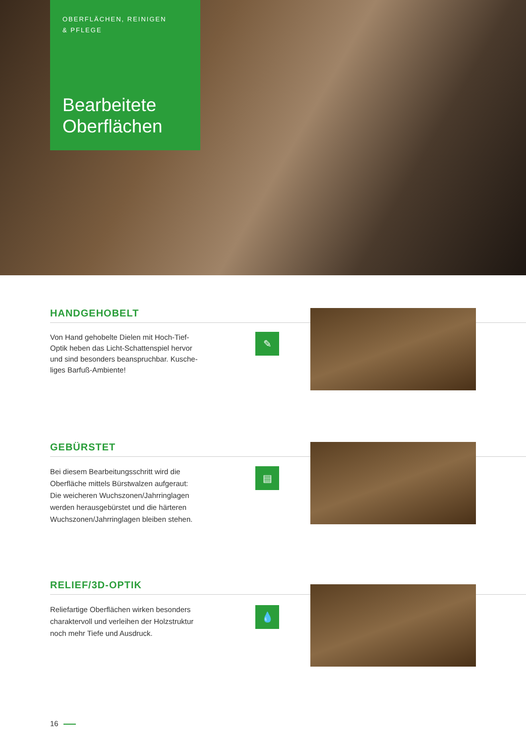OBERFLÄCHEN, REINIGEN
& PFLEGE
Bearbeitete Oberflächen
HANDGEHOBELT
Von Hand gehobelte Dielen mit Hoch-Tief-Optik heben das Licht-Schattenspiel hervor und sind besonders beanspruchbar. Kusche­liges Barfuß-Ambiente!
✎
GEBÜRSTET
Bei diesem Bearbeitungsschritt wird die Oberfläche mittels Bürstwalzen aufgeraut: Die weicheren Wuchszonen/Jahrringlagen werden herausgebürstet und die härte­ren Wuchszonen/Jahrringlagen bleiben stehen.
▤
RELIEF/3D-OPTIK
Reliefartige Oberflächen wirken besonders charaktervoll und verleihen der Holzstruk­tur noch mehr Tiefe und Ausdruck.
💧
16